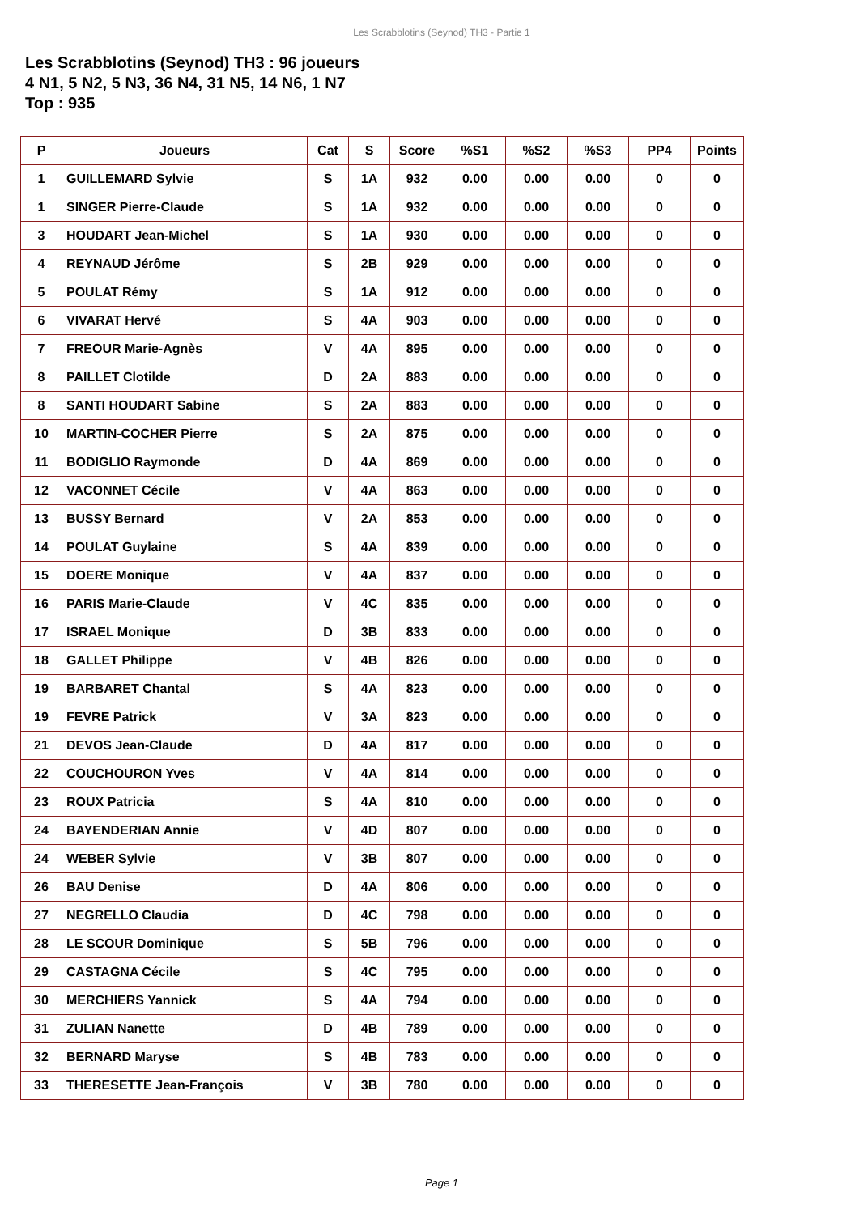Les Scrabblotins (Seynod) TH3 - Partie 1
Les Scrabblotins (Seynod) TH3 : 96 joueurs
4 N1, 5 N2, 5 N3, 36 N4, 31 N5, 14 N6, 1 N7
Top : 935
| P | Joueurs | Cat | S | Score | %S1 | %S2 | %S3 | PP4 | Points |
| --- | --- | --- | --- | --- | --- | --- | --- | --- | --- |
| 1 | GUILLEMARD Sylvie | S | 1A | 932 | 0.00 | 0.00 | 0.00 | 0 | 0 |
| 1 | SINGER Pierre-Claude | S | 1A | 932 | 0.00 | 0.00 | 0.00 | 0 | 0 |
| 3 | HOUDART Jean-Michel | S | 1A | 930 | 0.00 | 0.00 | 0.00 | 0 | 0 |
| 4 | REYNAUD Jérôme | S | 2B | 929 | 0.00 | 0.00 | 0.00 | 0 | 0 |
| 5 | POULAT Rémy | S | 1A | 912 | 0.00 | 0.00 | 0.00 | 0 | 0 |
| 6 | VIVARAT Hervé | S | 4A | 903 | 0.00 | 0.00 | 0.00 | 0 | 0 |
| 7 | FREOUR Marie-Agnès | V | 4A | 895 | 0.00 | 0.00 | 0.00 | 0 | 0 |
| 8 | PAILLET Clotilde | D | 2A | 883 | 0.00 | 0.00 | 0.00 | 0 | 0 |
| 8 | SANTI HOUDART Sabine | S | 2A | 883 | 0.00 | 0.00 | 0.00 | 0 | 0 |
| 10 | MARTIN-COCHER Pierre | S | 2A | 875 | 0.00 | 0.00 | 0.00 | 0 | 0 |
| 11 | BODIGLIO Raymonde | D | 4A | 869 | 0.00 | 0.00 | 0.00 | 0 | 0 |
| 12 | VACONNET Cécile | V | 4A | 863 | 0.00 | 0.00 | 0.00 | 0 | 0 |
| 13 | BUSSY Bernard | V | 2A | 853 | 0.00 | 0.00 | 0.00 | 0 | 0 |
| 14 | POULAT Guylaine | S | 4A | 839 | 0.00 | 0.00 | 0.00 | 0 | 0 |
| 15 | DOERE Monique | V | 4A | 837 | 0.00 | 0.00 | 0.00 | 0 | 0 |
| 16 | PARIS Marie-Claude | V | 4C | 835 | 0.00 | 0.00 | 0.00 | 0 | 0 |
| 17 | ISRAEL Monique | D | 3B | 833 | 0.00 | 0.00 | 0.00 | 0 | 0 |
| 18 | GALLET Philippe | V | 4B | 826 | 0.00 | 0.00 | 0.00 | 0 | 0 |
| 19 | BARBARET Chantal | S | 4A | 823 | 0.00 | 0.00 | 0.00 | 0 | 0 |
| 19 | FEVRE Patrick | V | 3A | 823 | 0.00 | 0.00 | 0.00 | 0 | 0 |
| 21 | DEVOS Jean-Claude | D | 4A | 817 | 0.00 | 0.00 | 0.00 | 0 | 0 |
| 22 | COUCHOURON Yves | V | 4A | 814 | 0.00 | 0.00 | 0.00 | 0 | 0 |
| 23 | ROUX Patricia | S | 4A | 810 | 0.00 | 0.00 | 0.00 | 0 | 0 |
| 24 | BAYENDERIAN Annie | V | 4D | 807 | 0.00 | 0.00 | 0.00 | 0 | 0 |
| 24 | WEBER Sylvie | V | 3B | 807 | 0.00 | 0.00 | 0.00 | 0 | 0 |
| 26 | BAU Denise | D | 4A | 806 | 0.00 | 0.00 | 0.00 | 0 | 0 |
| 27 | NEGRELLO Claudia | D | 4C | 798 | 0.00 | 0.00 | 0.00 | 0 | 0 |
| 28 | LE SCOUR Dominique | S | 5B | 796 | 0.00 | 0.00 | 0.00 | 0 | 0 |
| 29 | CASTAGNA Cécile | S | 4C | 795 | 0.00 | 0.00 | 0.00 | 0 | 0 |
| 30 | MERCHIERS Yannick | S | 4A | 794 | 0.00 | 0.00 | 0.00 | 0 | 0 |
| 31 | ZULIAN Nanette | D | 4B | 789 | 0.00 | 0.00 | 0.00 | 0 | 0 |
| 32 | BERNARD Maryse | S | 4B | 783 | 0.00 | 0.00 | 0.00 | 0 | 0 |
| 33 | THERESETTE Jean-François | V | 3B | 780 | 0.00 | 0.00 | 0.00 | 0 | 0 |
Page 1